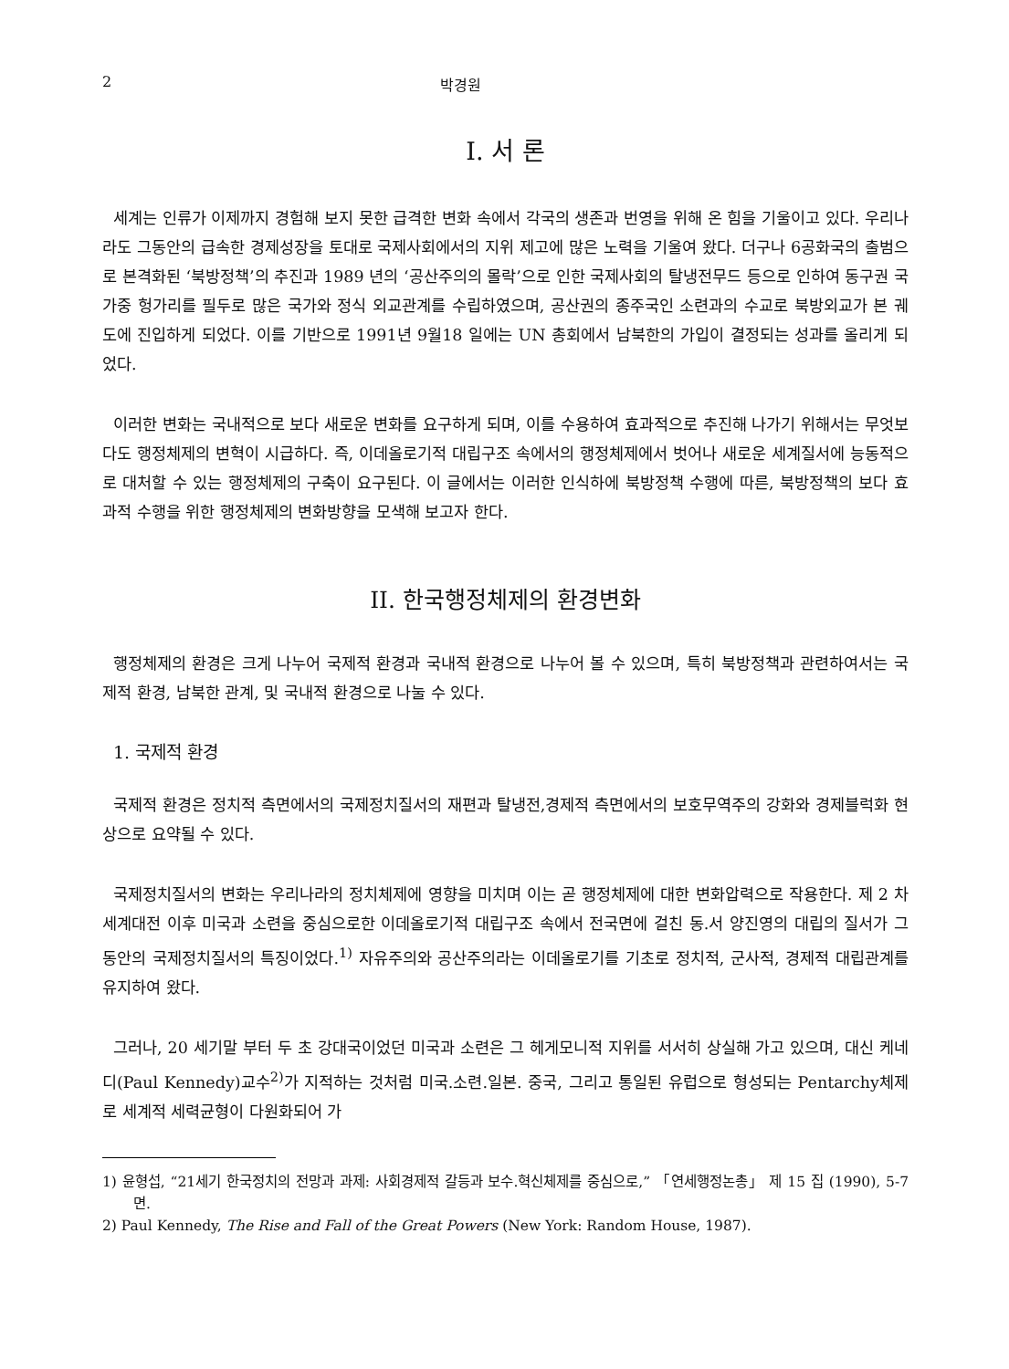2 박경원
I. 서 론
세계는 인류가 이제까지 경험해 보지 못한 급격한 변화 속에서 각국의 생존과 번영을 위해 온 힘을 기울이고 있다. 우리나라도 그동안의 급속한 경제성장을 토대로 국제사회에서의 지위 제고에 많은 노력을 기울여 왔다. 더구나 6공화국의 출범으로 본격화된 ‘북방정책’의 추진과 1989 년의 ‘공산주의의 몰락’으로 인한 국제사회의 탈냉전무드 등으로 인하여 동구권 국가중 헝가리를 필두로 많은 국가와 정식 외교관계를 수립하였으며, 공산권의 종주국인 소련과의 수교로 북방외교가 본 궤도에 진입하게 되었다. 이를 기반으로 1991년 9월18 일에는 UN 총회에서 남북한의 가입이 결정되는 성과를 올리게 되었다.
이러한 변화는 국내적으로 보다 새로운 변화를 요구하게 되며, 이를 수용하여 효과적으로 추진해 나가기 위해서는 무엇보다도 행정체제의 변혁이 시급하다. 즉, 이데올로기적 대립구조 속에서의 행정체제에서 벗어나 새로운 세계질서에 능동적으로 대처할 수 있는 행정체제의 구축이 요구된다. 이 글에서는 이러한 인식하에 북방정책 수행에 따른, 북방정책의 보다 효과적 수행을 위한 행정체제의 변화방향을 모색해 보고자 한다.
II. 한국행정체제의 환경변화
행정체제의 환경은 크게 나누어 국제적 환경과 국내적 환경으로 나누어 볼 수 있으며, 특히 북방정책과 관련하여서는 국제적 환경, 남북한 관계, 및 국내적 환경으로 나눌 수 있다.
1. 국제적 환경
국제적 환경은 정치적 측면에서의 국제정치질서의 재편과 탈냉전,경제적 측면에서의 보호무역주의 강화와 경제블럭화 현상으로 요약될 수 있다.
국제정치질서의 변화는 우리나라의 정치체제에 영향을 미치며 이는 곧 행정체제에 대한 변화압력으로 작용한다. 제 2 차 세계대전 이후 미국과 소련을 중심으로한 이데올로기적 대립구조 속에서 전국면에 걸친 동.서 양진영의 대립의 질서가 그동안의 국제정치질서의 특징이었다.<sup>1)</sup> 자유주의와 공산주의라는 이데올로기를 기초로 정치적, 군사적, 경제적 대립관계를 유지하여 왔다.
그러나, 20 세기말 부터 두 초 강대국이었던 미국과 소련은 그 헤게모니적 지위를 서서히 상실해 가고 있으며, 대신 케네디(Paul Kennedy)교수<sup>2)</sup>가 지적하는 것처럼 미국.소련.일본. 중국, 그리고 통일된 유럽으로 형성되는 Pentarchy체제로 세계적 세력균형이 다원화되어 가
1) 윤형섭, “21세기 한국정치의 전망과 과제: 사회경제적 갈등과 보수.혁신체제를 중심으로,” 「연세행정논총」 제 15 집 (1990), 5-7 면.
2) Paul Kennedy, The Rise and Fall of the Great Powers (New York: Random House, 1987).